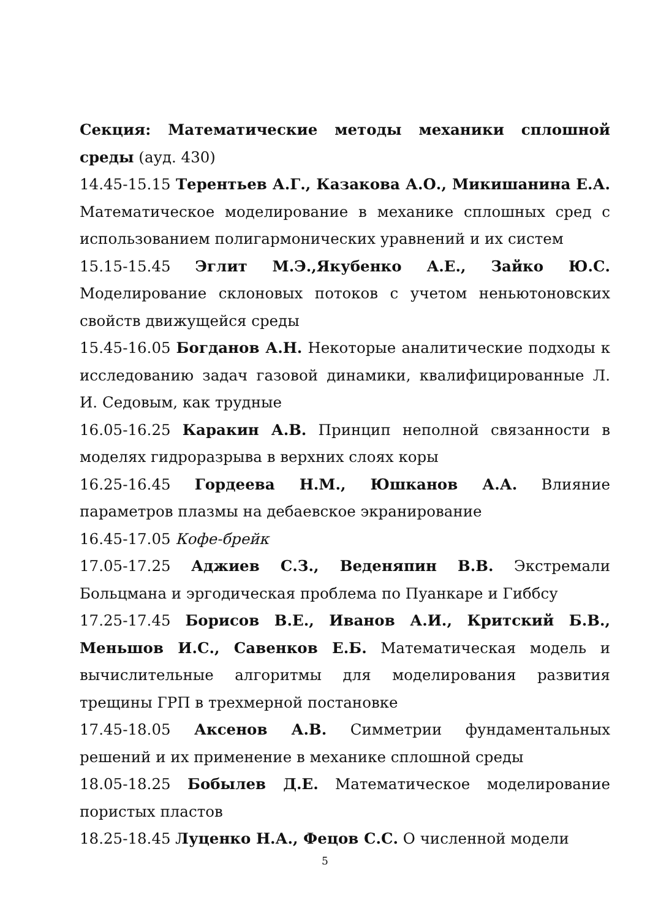Секция: Математические методы механики сплошной среды (ауд. 430)
14.45-15.15 Терентьев А.Г., Казакова А.О., Микишанина Е.А. Математическое моделирование в механике сплошных сред с использованием полигармонических уравнений и их систем
15.15-15.45 Эглит М.Э.,Якубенко А.Е., Зайко Ю.С. Моделирование склоновых потоков с учетом неньютоновских свойств движущейся среды
15.45-16.05 Богданов А.Н. Некоторые аналитические подходы к исследованию задач газовой динамики, квалифицированные Л. И. Седовым, как трудные
16.05-16.25 Каракин А.В. Принцип неполной связанности в моделях гидроразрыва в верхних слоях коры
16.25-16.45 Гордеева Н.М., Юшканов А.А. Влияние параметров плазмы на дебаевское экранирование
16.45-17.05 Кофе-брейк
17.05-17.25 Аджиев С.З., Веденяпин В.В. Экстремали Больцмана и эргодическая проблема по Пуанкаре и Гиббсу
17.25-17.45 Борисов В.Е., Иванов А.И., Критский Б.В., Меньшов И.С., Савенков Е.Б. Математическая модель и вычислительные алгоритмы для моделирования развития трещины ГРП в трехмерной постановке
17.45-18.05 Аксенов А.В. Симметрии фундаментальных решений и их применение в механике сплошной среды
18.05-18.25 Бобылев Д.Е. Математическое моделирование пористых пластов
18.25-18.45 Луценко Н.А., Фецов С.С. О численной модели
5